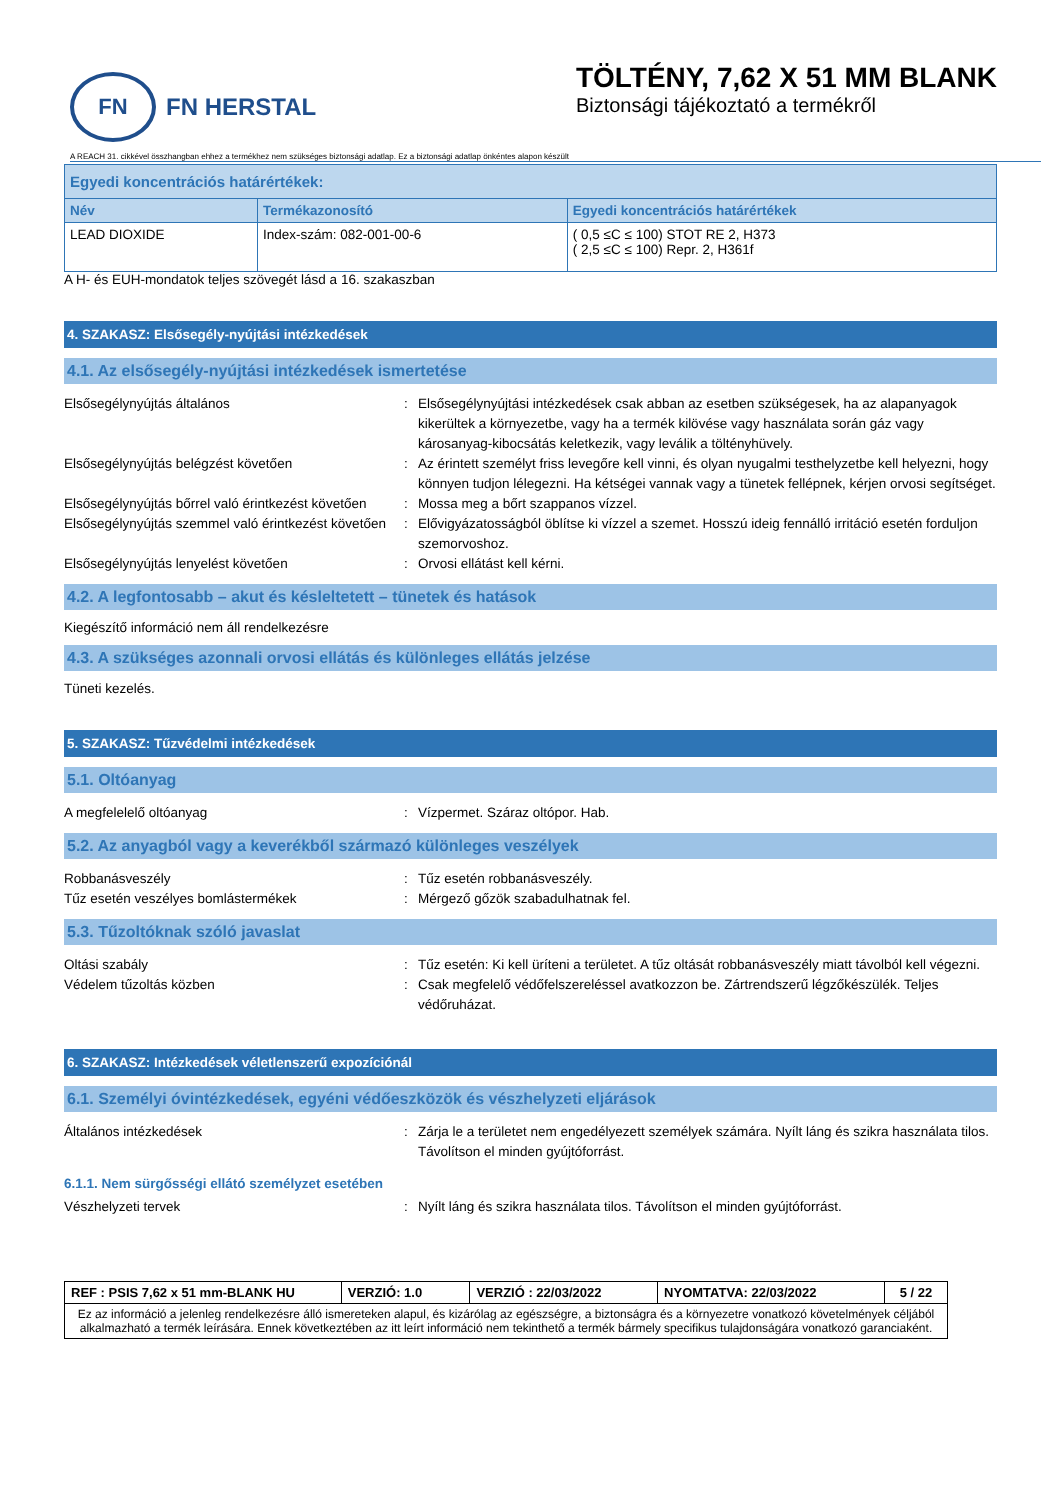FN
FN HERSTAL
TÖLTÉNY, 7,62 X 51 MM BLANK
Biztonsági tájékoztató a termékről
A REACH 31. cikkével összhangban ehhez a termékhez nem szükséges biztonsági adatlap. Ez a biztonsági adatlap önkéntes alapon készült
| Egyedi koncentrációs határértékek: | | |
| --- | --- | --- |
| Név | Termékazonosító | Egyedi koncentrációs határértékek |
| LEAD DIOXIDE | Index-szám: 082-001-00-6 | ( 0,5 ≤C ≤ 100) STOT RE 2, H373 ( 2,5 ≤C ≤ 100) Repr. 2, H361f |
A H- és EUH-mondatok teljes szövegét lásd a 16. szakaszban
4. SZAKASZ: Elsősegély-nyújtási intézkedések
4.1. Az elsősegély-nyújtási intézkedések ismertetése
Elsősegélynyújtás általános : Elsősegélynyújtási intézkedések csak abban az esetben szükségesek, ha az alapanyagok kikerültek a környezetbe, vagy ha a termék kilövése vagy használata során gáz vagy károsanyag-kibocsátás keletkezik, vagy leválik a töltényhüvely.
Elsősegélynyújtás belégzést követően : Az érintett személyt friss levegőre kell vinni, és olyan nyugalmi testhelyzetbe kell helyezni, hogy könnyen tudjon lélegezni. Ha kétségei vannak vagy a tünetek fellépnek, kérjen orvosi segítséget.
Elsősegélynyújtás bőrrel való érintkezést követően
: Mossa meg a bőrt szappanos vízzel.
Elsősegélynyújtás szemmel való érintkezést követően
: Elővigyázatosságból öblítse ki vízzel a szemet. Hosszú ideig fennálló irritáció esetén forduljon szemorvoshoz.
Elsősegélynyújtás lenyelést követően : Orvosi ellátást kell kérni.
4.2. A legfontosabb – akut és késleltetett – tünetek és hatások
Kiegészítő információ nem áll rendelkezésre
4.3. A szükséges azonnali orvosi ellátás és különleges ellátás jelzése
Tüneti kezelés.
5. SZAKASZ: Tűzvédelmi intézkedések
5.1. Oltóanyag
A megfelelelő oltóanyag : Vízpermet. Száraz oltópor. Hab.
5.2. Az anyagból vagy a keverékből származó különleges veszélyek
Robbanásveszély : Tűz esetén robbanásveszély.
Tűz esetén veszélyes bomlástermékek : Mérgező gőzök szabadulhatnak fel.
5.3. Tűzoltóknak szóló javaslat
Oltási szabály : Tűz esetén: Ki kell üríteni a területet. A tűz oltását robbanásveszély miatt távolból kell végezni.
Védelem tűzoltás közben : Csak megfelelő védőfelszereléssel avatkozzon be. Zártrendszerű légzőkészülék. Teljes védőruházat.
6. SZAKASZ: Intézkedések véletlenszerű expozíciónál
6.1. Személyi óvintézkedések, egyéni védőeszközök és vészhelyzeti eljárások
Általános intézkedések : Zárja le a területet nem engedélyezett személyek számára. Nyílt láng és szikra használata tilos. Távolítson el minden gyújtóforrást.
6.1.1. Nem sürgősségi ellátó személyzet esetében
Vészhelyzeti tervek : Nyílt láng és szikra használata tilos. Távolítson el minden gyújtóforrást.
| REF : PSIS 7,62 x 51 mm-BLANK HU | VERZIÓ: 1.0 | VERZIÓ : 22/03/2022 | NYOMTATVA: 22/03/2022 | 5 / 22 |
| Ez az információ a jelenleg rendelkezésre álló ismereteken alapul, és kizárólag az egészségre, a biztonságra és a környezetre vonatkozó követelmények céljából alkalmazható a termék leírására. Ennek következtében az itt leírt információ nem tekinthető a termék bármely specifikus tulajdonságára vonatkozó garanciaként. | | | | |